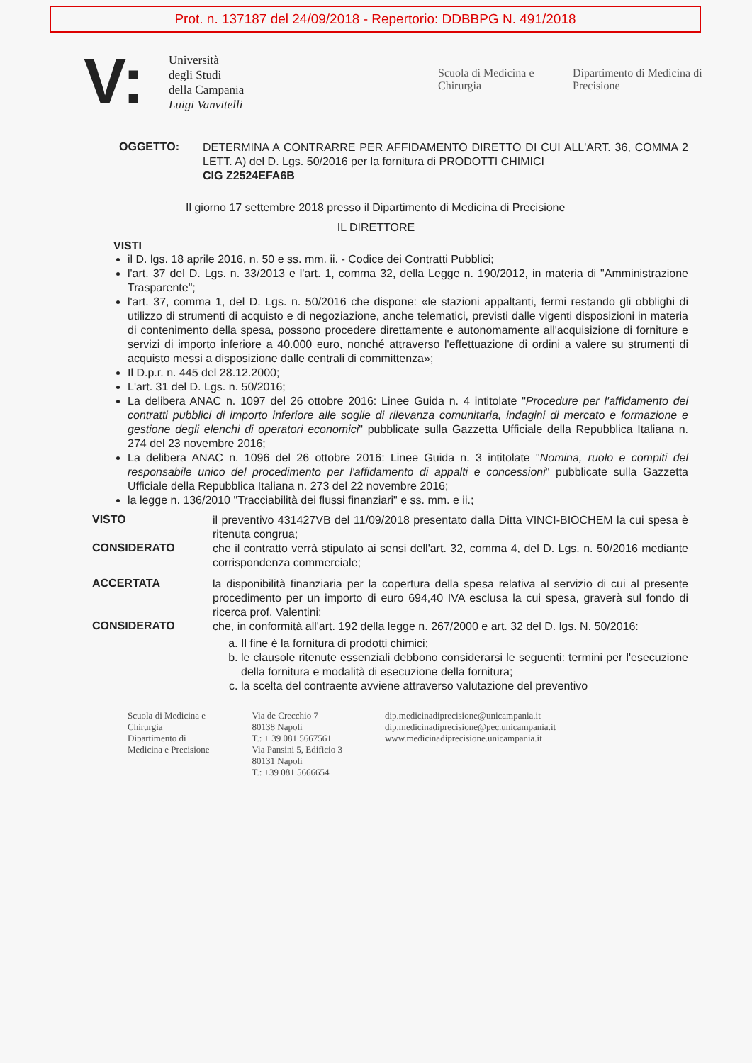Prot. n. 137187 del 24/09/2018 - Repertorio: DDBBPG N. 491/2018
V:
Università
degli Studi
della Campania
Luigi Vanvitelli
Scuola di Medicina e Chirurgia
Dipartimento di Medicina di Precisione
OGGETTO:
DETERMINA A CONTRARRE PER AFFIDAMENTO DIRETTO DI CUI ALL'ART. 36, COMMA 2 LETT. A) del D. Lgs. 50/2016 per la fornitura di PRODOTTI CHIMICI
CIG Z2524EFA6B
Il giorno 17 settembre 2018 presso il Dipartimento di Medicina di Precisione
IL DIRETTORE
VISTI
il D. lgs. 18 aprile 2016, n. 50 e ss. mm. ii. - Codice dei Contratti Pubblici;
l'art. 37 del D. Lgs. n. 33/2013 e l'art. 1, comma 32, della Legge n. 190/2012, in materia di "Amministrazione Trasparente";
l'art. 37, comma 1, del D. Lgs. n. 50/2016 che dispone: «le stazioni appaltanti, fermi restando gli obblighi di utilizzo di strumenti di acquisto e di negoziazione, anche telematici, previsti dalle vigenti disposizioni in materia di contenimento della spesa, possono procedere direttamente e autonomamente all'acquisizione di forniture e servizi di importo inferiore a 40.000 euro, nonché attraverso l'effettuazione di ordini a valere su strumenti di acquisto messi a disposizione dalle centrali di committenza»;
Il D.p.r. n. 445 del 28.12.2000;
L'art. 31 del D. Lgs. n. 50/2016;
La delibera ANAC n. 1097 del 26 ottobre 2016: Linee Guida n. 4 intitolate "Procedure per l'affidamento dei contratti pubblici di importo inferiore alle soglie di rilevanza comunitaria, indagini di mercato e formazione e gestione degli elenchi di operatori economici" pubblicate sulla Gazzetta Ufficiale della Repubblica Italiana n. 274 del 23 novembre 2016;
La delibera ANAC n. 1096 del 26 ottobre 2016: Linee Guida n. 3 intitolate "Nomina, ruolo e compiti del responsabile unico del procedimento per l'affidamento di appalti e concessioni" pubblicate sulla Gazzetta Ufficiale della Repubblica Italiana n. 273 del 22 novembre 2016;
la legge n. 136/2010 "Tracciabilità dei flussi finanziari" e ss. mm. e ii.;
VISTO
il preventivo 431427VB del 11/09/2018 presentato dalla Ditta VINCI-BIOCHEM la cui spesa è ritenuta congrua;
CONSIDERATO
che il contratto verrà stipulato ai sensi dell'art. 32, comma 4, del D. Lgs. n. 50/2016 mediante corrispondenza commerciale;
ACCERTATA
la disponibilità finanziaria per la copertura della spesa relativa al servizio di cui al presente procedimento per un importo di euro 694,40 IVA esclusa la cui spesa, graverà sul fondo di ricerca prof. Valentini;
CONSIDERATO
che, in conformità all'art. 192 della legge n. 267/2000 e art. 32 del D. lgs. N. 50/2016:
a. Il fine è la fornitura di prodotti chimici;
b. le clausole ritenute essenziali debbono considerarsi le seguenti: termini per l'esecuzione della fornitura e modalità di esecuzione della fornitura;
c. la scelta del contraente avviene attraverso valutazione del preventivo
Scuola di Medicina e
Chirurgia
Dipartimento di
Medicina e Precisione
Via de Crecchio 7
80138 Napoli
T.: + 39 081 5667561
Via Pansini 5, Edificio 3
80131 Napoli
T.: +39 081 5666654
dip.medicinadiprecisione@unicampania.it
dip.medicinadiprecisione@pec.unicampania.it
www.medicinadiprecisione.unicampania.it